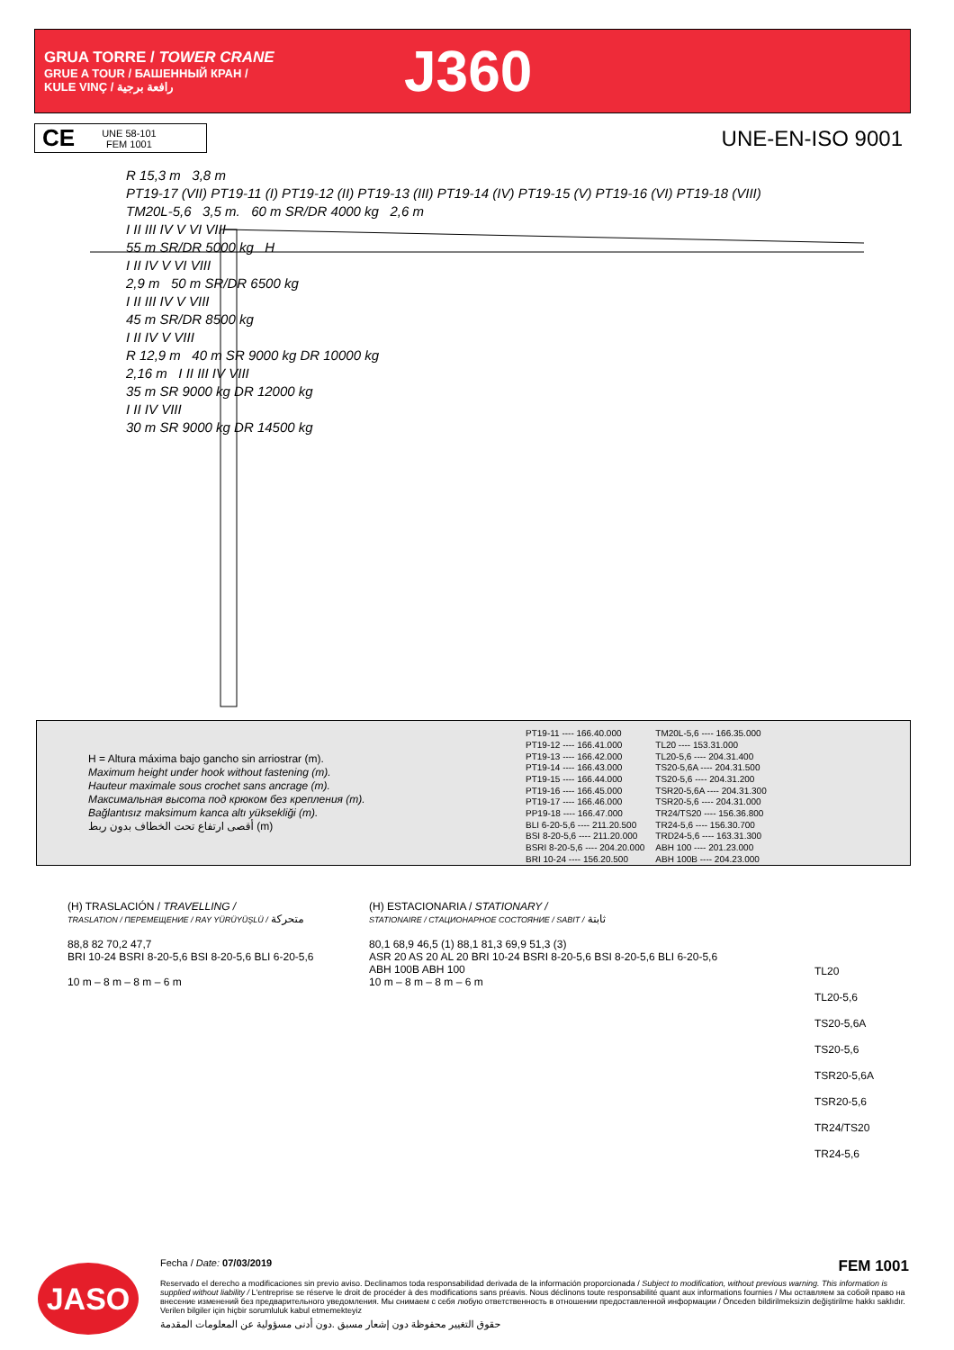GRUA TORRE / TOWER CRANE
GRUE A TOUR / БАШЕННЫЙ КРАН /
KULE VINÇ / رافعة برجية
J360
CE
UNE 58-101
FEM 1001
UNE-EN-ISO 9001
R 15,3 m 3,8 m
PT19-17 (VII) PT19-11 (I) PT19-12 (II) PT19-13 (III) PT19-14 (IV) PT19-15 (V) PT19-16 (VI) PT19-18 (VIII)
TM20L-5,6 3,5 m. 60 m SR/DR 4000 kg 2,6 m
I II III IV V VI VIII
55 m SR/DR 5000 kg H
I II IV V VI VIII
2,9 m 50 m SR/DR 6500 kg
I II III IV V VIII
45 m SR/DR 8500 kg
I II IV V VIII
R 12,9 m 40 m SR 9000 kg DR 10000 kg
2,16 m I II III IV VIII
35 m SR 9000 kg DR 12000 kg
I II IV VIII
30 m SR 9000 kg DR 14500 kg
H = Altura máxima bajo gancho sin arriostrar (m).
Maximum height under hook without fastening (m).
Hauteur maximale sous crochet sans ancrage (m).
Максимальная высота под крюком без крепления (m).
Bağlantısız maksimum kanca altı yüksekliği (m).
أقصى ارتفاع تحت الخطاف بدون ربط (m)
| PT19-11 ---- 166.40.000 | TM20L-5,6 ---- 166.35.000 |
| PT19-12 ---- 166.41.000 | TL20 ---- 153.31.000 |
| PT19-13 ---- 166.42.000 | TL20-5,6 ---- 204.31.400 |
| PT19-14 ---- 166.43.000 | TS20-5,6A ---- 204.31.500 |
| PT19-15 ---- 166.44.000 | TS20-5,6 ---- 204.31.200 |
| PT19-16 ---- 166.45.000 | TSR20-5,6A ---- 204.31.300 |
| PT19-17 ---- 166.46.000 | TSR20-5,6 ---- 204.31.000 |
| PP19-18 ---- 166.47.000 | TR24/TS20 ---- 156.36.800 |
| BLI 6-20-5,6 ---- 211.20.500 | TR24-5,6 ---- 156.30.700 |
| BSI 8-20-5,6 ---- 211.20.000 | TRD24-5,6 ---- 163.31.300 |
| BSRI 8-20-5,6 ---- 204.20.000 | ABH 100 ---- 201.23.000 |
| BRI 10-24 ---- 156.20.500 | ABH 100B ---- 204.23.000 |
(H) TRASLACIÓN / TRAVELLING /
TRASLATION / ПЕРЕМЕЩЕНИЕ / RAY YÜRÜYÜŞLÜ / متحركة
88,8 82 70,2 47,7
BRI 10-24 BSRI 8-20-5,6 BSI 8-20-5,6 BLI 6-20-5,6
10 m – 8 m – 8 m – 6 m
(H) ESTACIONARIA / STATIONARY /
STATIONAIRE / СТАЦИОНАРНОЕ СОСТОЯНИЕ / SABIT / ثابتة
80,1 68,9 46,5 (1) 88,1 81,3 69,9 51,3 (3)
ASR 20 AS 20 AL 20 BRI 10-24 BSRI 8-20-5,6 BSI 8-20-5,6 BLI 6-20-5,6
ABH 100B ABH 100
10 m – 8 m – 8 m – 6 m
TL20
TL20-5,6
TS20-5,6A
TS20-5,6
TSR20-5,6A
TSR20-5,6
TR24/TS20
TR24-5,6
JASO
Fecha / Date: 07/03/2019 FEM 1001
Reservado el derecho a modificaciones sin previo aviso. Declinamos toda responsabilidad derivada de la información proporcionada / Subject to modification, without previous warning. This information is supplied without liability / L'entreprise se réserve le droit de procéder à des modifications sans préavis. Nous déclinons toute responsabilité quant aux informations fournies / Мы оставляем за собой право на внесение изменений без предварительного уведомления. Мы снимаем с себя любую ответственность в отношении предоставленной информации / Önceden bildirilmeksizin değiştirilme hakkı saklıdır. Verilen bilgiler için hiçbir sorumluluk kabul etmemekteyiz
حقوق التغيير محفوظة دون إشعار مسبق .دون أدنى مسؤولية عن المعلومات المقدمة